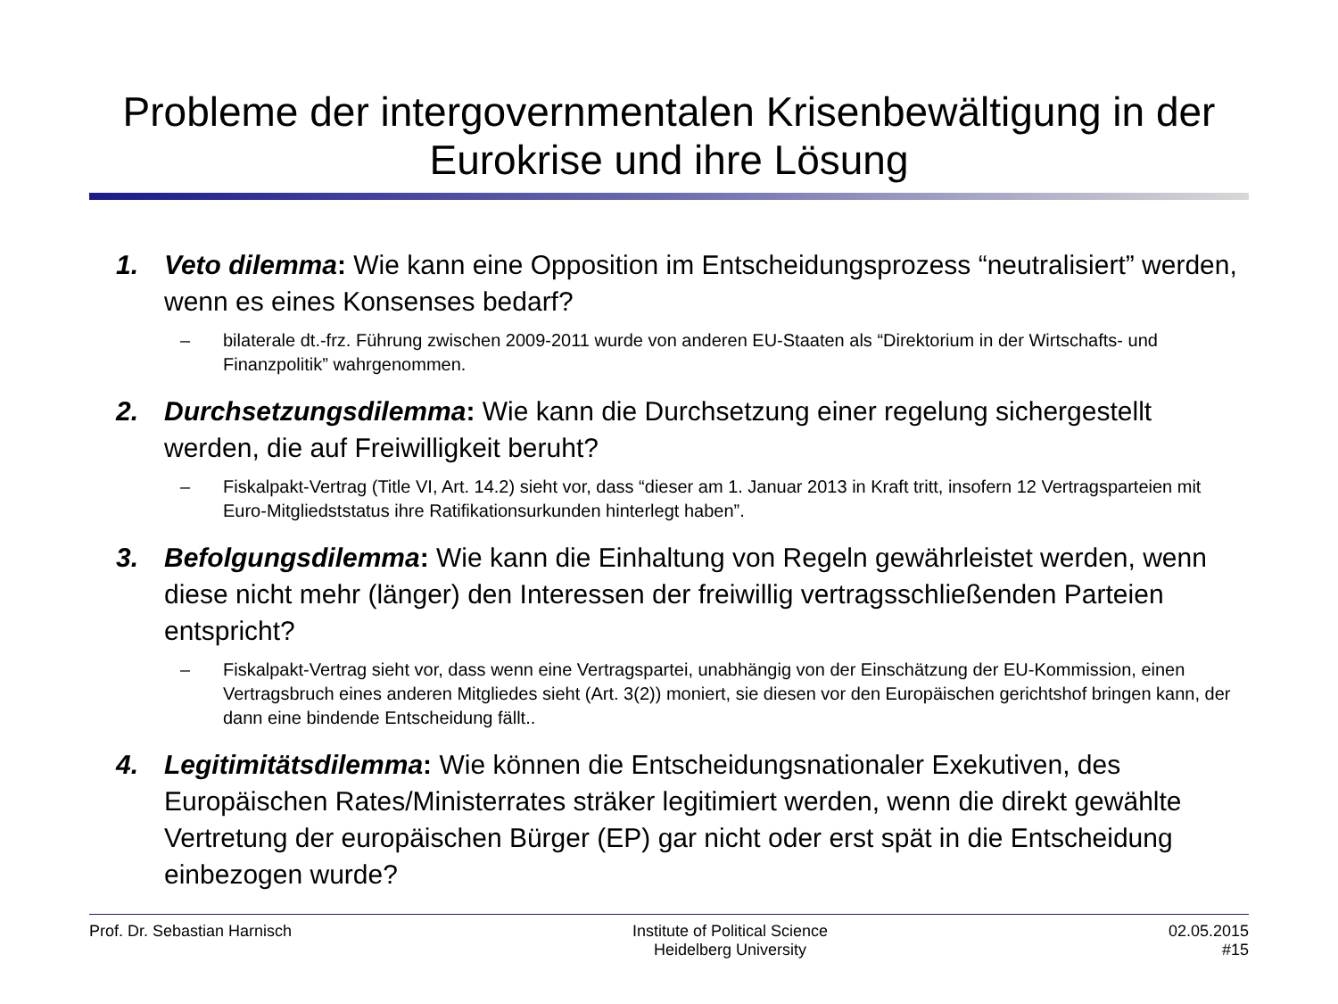Probleme der intergovernmentalen Krisenbewältigung in der Eurokrise und ihre Lösung
1. Veto dilemma: Wie kann eine Opposition im Entscheidungsprozess “neutralisiert” werden, wenn es eines Konsenses bedarf?
– bilaterale dt.-frz. Führung zwischen 2009-2011 wurde von anderen EU-Staaten als “Direktorium in der Wirtschafts- und Finanzpolitik” wahrgenommen.
2. Durchsetzungsdilemma: Wie kann die Durchsetzung einer regelung sichergestellt werden, die auf Freiwilligkeit beruht?
– Fiskalpakt-Vertrag (Title VI, Art. 14.2) sieht vor, dass “dieser am 1. Januar 2013 in Kraft tritt, insofern 12 Vertragsparteien mit Euro-Mitgliedststatus ihre Ratifikationsurkunden hinterlegt haben”.
3. Befolgungsdilemma: Wie kann die Einhaltung von Regeln gewährleistet werden, wenn diese nicht mehr (länger) den Interessen der freiwillig vertragsschließenden Parteien entspricht?
– Fiskalpakt-Vertrag sieht vor, dass wenn eine Vertragspartei, unabhängig von der Einschätzung der EU-Kommission, einen Vertragsbruch eines anderen Mitgliedes sieht (Art. 3(2)) moniert, sie diesen vor den Europäischen gerichtshof bringen kann, der dann eine bindende Entscheidung fällt..
4. Legitimitätsdilemma: Wie können die Entscheidungsnationaler Exekutiven, des Europäischen Rates/Ministerrates sträker legitimiert werden, wenn die direkt gewählte Vertretung der europäischen Bürger (EP) gar nicht oder erst spät in die Entscheidung einbezogen wurde?
Prof. Dr. Sebastian Harnisch Institute of Political Science
Heidelberg University
02.05.2015
#15